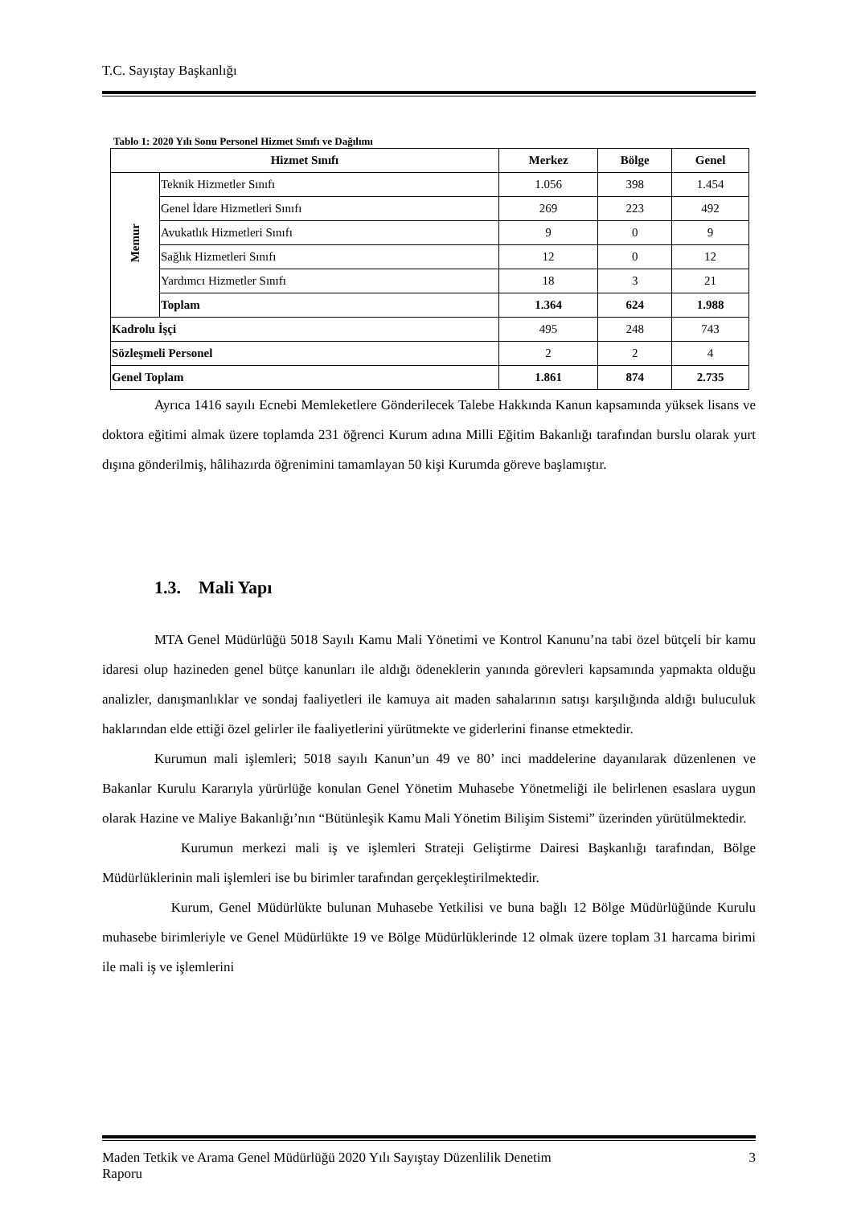T.C. Sayıştay Başkanlığı
Tablo 1: 2020 Yılı Sonu Personel Hizmet Sınıfı ve Dağılımı
| Hizmet Sınıfı | | Merkez | Bölge | Genel |
| --- | --- | --- | --- | --- |
| Memur | Teknik Hizmetler Sınıfı | 1.056 | 398 | 1.454 |
| | Genel İdare Hizmetleri Sınıfı | 269 | 223 | 492 |
| | Avukatlık Hizmetleri Sınıfı | 9 | 0 | 9 |
| | Sağlık Hizmetleri Sınıfı | 12 | 0 | 12 |
| | Yardımcı Hizmetler Sınıfı | 18 | 3 | 21 |
| | Toplam | 1.364 | 624 | 1.988 |
| Kadrolu İşçi | | 495 | 248 | 743 |
| Sözleşmeli Personel | | 2 | 2 | 4 |
| Genel Toplam | | 1.861 | 874 | 2.735 |
Ayrıca 1416 sayılı Ecnebi Memleketlere Gönderilecek Talebe Hakkında Kanun kapsamında yüksek lisans ve doktora eğitimi almak üzere toplamda 231 öğrenci Kurum adına Milli Eğitim Bakanlığı tarafından burslu olarak yurt dışına gönderilmiş, hâlihazırda öğrenimini tamamlayan 50 kişi Kurumda göreve başlamıştır.
1.3. Mali Yapı
MTA Genel Müdürlüğü 5018 Sayılı Kamu Mali Yönetimi ve Kontrol Kanunu’na tabi özel bütçeli bir kamu idaresi olup hazineden genel bütçe kanunları ile aldığı ödeneklerin yanında görevleri kapsamında yapmakta olduğu analizler, danışmanlıklar ve sondaj faaliyetleri ile kamuya ait maden sahalarının satışı karşılığında aldığı buluculuk haklarından elde ettiği özel gelirler ile faaliyetlerini yürütmekte ve giderlerini finanse etmektedir.
Kurumun mali işlemleri; 5018 sayılı Kanun’un 49 ve 80’ inci maddelerine dayanılarak düzenlenen ve Bakanlar Kurulu Kararıyla yürürlüğe konulan Genel Yönetim Muhasebe Yönetmeliği ile belirlenen esaslara uygun olarak Hazine ve Maliye Bakanlığı’nın “Bütünleşik Kamu Mali Yönetim Bilişim Sistemi” üzerinden yürütülmektedir.
Kurumun merkezi mali iş ve işlemleri Strateji Geliştirme Dairesi Başkanlığı tarafından, Bölge Müdürlüklerinin mali işlemleri ise bu birimler tarafından gerçekleştirilmektedir.
Kurum, Genel Müdürlükte bulunan Muhasebe Yetkilisi ve buna bağlı 12 Bölge Müdürlüğünde Kurulu muhasebe birimleriyle ve Genel Müdürlükte 19 ve Bölge Müdürlüklerinde 12 olmak üzere toplam 31 harcama birimi ile mali iş ve işlemlerini
Maden Tetkik ve Arama Genel Müdürlüğü 2020 Yılı Sayıştay Düzenlilik Denetim
Raporu 3